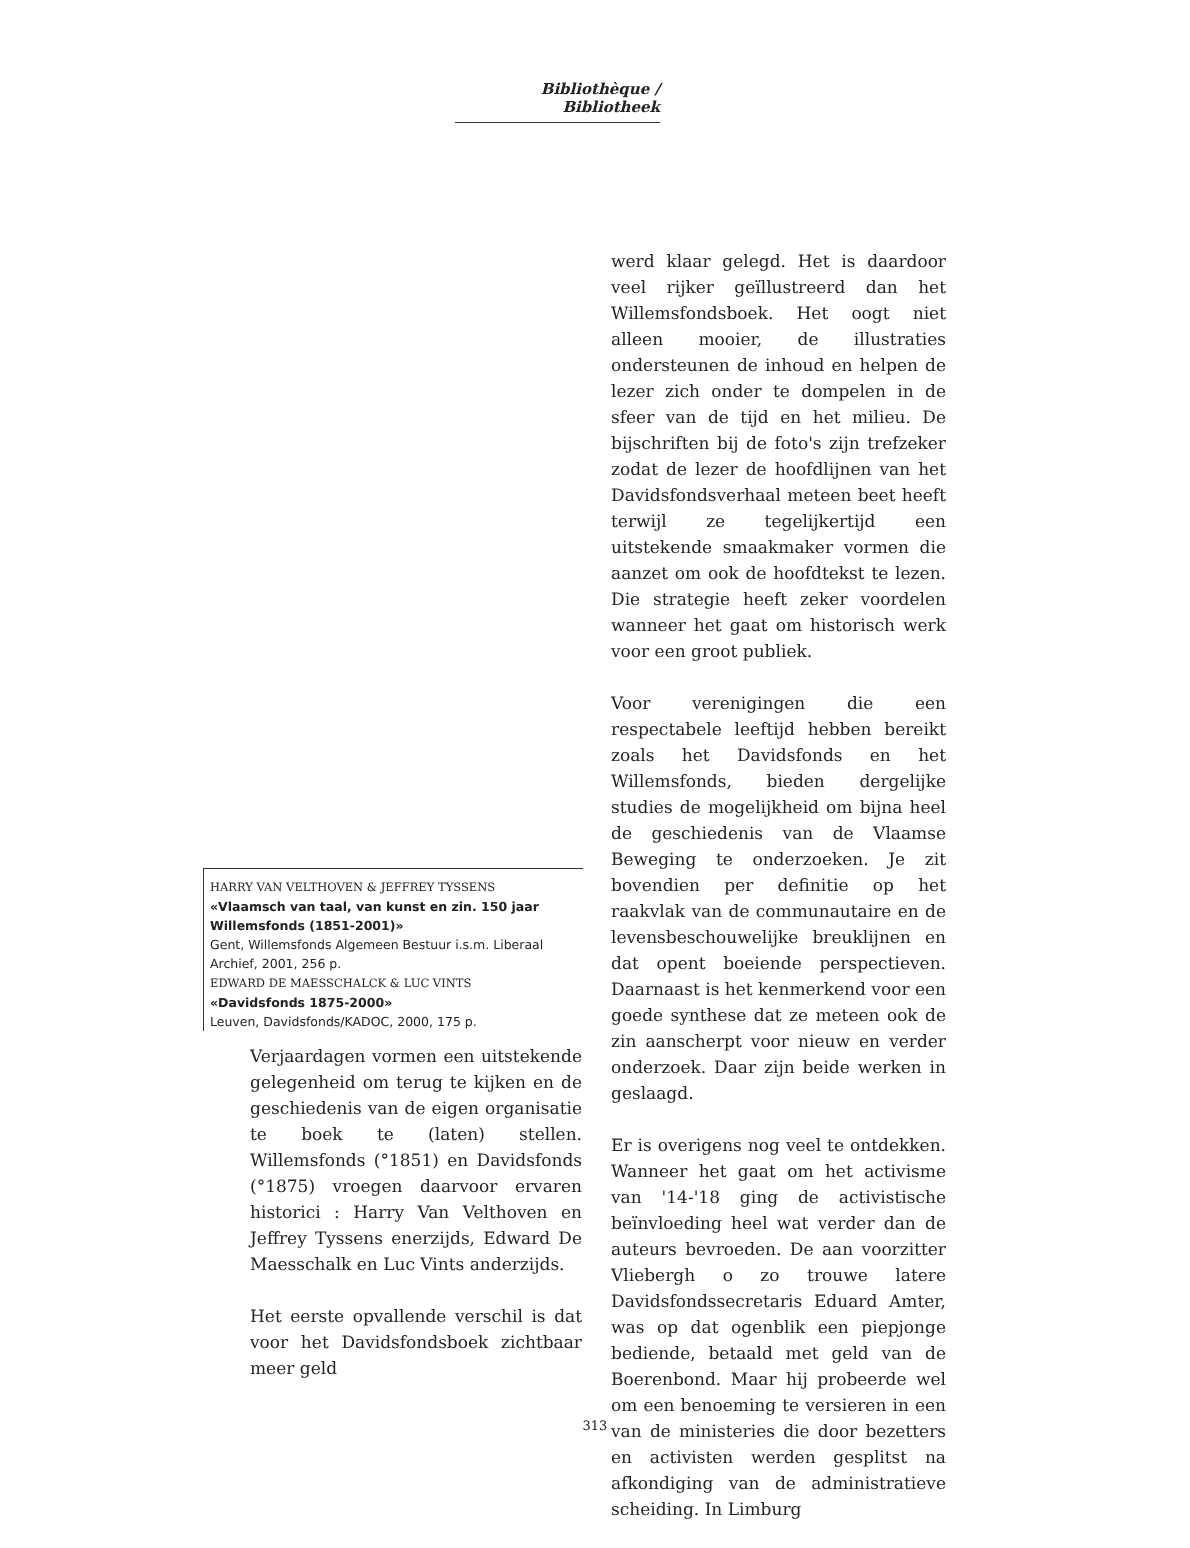Bibliothèque / Bibliotheek
HARRY VAN VELTHOVEN & JEFFREY TYSSENS
«Vlaamsch van taal, van kunst en zin. 150 jaar Willemsfonds (1851-2001)»
Gent, Willemsfonds Algemeen Bestuur i.s.m. Liberaal Archief, 2001, 256 p.
EDWARD DE MAESSCHALCK & LUC VINTS
«Davidsfonds 1875-2000»
Leuven, Davidsfonds/KADOC, 2000, 175 p.
Verjaardagen vormen een uitstekende gelegenheid om terug te kijken en de geschiedenis van de eigen organisatie te boek te (laten) stellen. Willemsfonds (°1851) en Davidsfonds (°1875) vroegen daarvoor ervaren historici : Harry Van Velthoven en Jeffrey Tyssens enerzijds, Edward De Maesschalk en Luc Vints anderzijds.
Het eerste opvallende verschil is dat voor het Davidsfondsboek zichtbaar meer geld
werd klaar gelegd. Het is daardoor veel rijker geïllustreerd dan het Willemsfondsboek. Het oogt niet alleen mooier, de illustraties ondersteunen de inhoud en helpen de lezer zich onder te dompelen in de sfeer van de tijd en het milieu. De bijschriften bij de foto's zijn trefzeker zodat de lezer de hoofdlijnen van het Davidsfondsverhaal meteen beet heeft terwijl ze tegelijkertijd een uitstekende smaakmaker vormen die aanzet om ook de hoofdtekst te lezen. Die strategie heeft zeker voordelen wanneer het gaat om historisch werk voor een groot publiek.
Voor verenigingen die een respectabele leeftijd hebben bereikt zoals het Davidsfonds en het Willemsfonds, bieden dergelijke studies de mogelijkheid om bijna heel de geschiedenis van de Vlaamse Beweging te onderzoeken. Je zit bovendien per definitie op het raakvlak van de communautaire en de levensbeschouwelijke breuklijnen en dat opent boeiende perspectieven. Daarnaast is het kenmerkend voor een goede synthese dat ze meteen ook de zin aanscherpt voor nieuw en verder onderzoek. Daar zijn beide werken in geslaagd.
Er is overigens nog veel te ontdekken. Wanneer het gaat om het activisme van '14-'18 ging de activistische beïnvloeding heel wat verder dan de auteurs bevroeden. De aan voorzitter Vliebergh o zo trouwe latere Davidsfondssecretaris Eduard Amter, was op dat ogenblik een piepjonge bediende, betaald met geld van de Boerenbond. Maar hij probeerde wel om een benoeming te versieren in een van de ministeries die door bezetters en activisten werden gesplitst na afkondiging van de administratieve scheiding. In Limburg
313